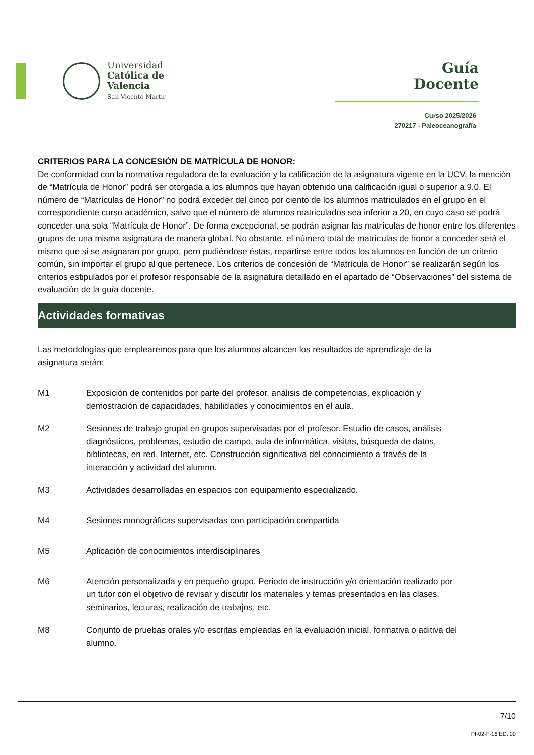Universidad
Católica de
Valencia
San Vicente Mártir
Guía
Docente
Curso 2025/2026
270217 - Paleoceanografía
CRITERIOS PARA LA CONCESIÓN DE MATRÍCULA DE HONOR:
De conformidad con la normativa reguladora de la evaluación y la calificación de la asignatura vigente en la UCV, la mención de “Matrícula de Honor” podrá ser otorgada a los alumnos que hayan obtenido una calificación igual o superior a 9.0. El número de “Matrículas de Honor” no podrá exceder del cinco por ciento de los alumnos matriculados en el grupo en el correspondiente curso académico, salvo que el número de alumnos matriculados sea inferior a 20, en cuyo caso se podrá conceder una sola “Matrícula de Honor”. De forma excepcional, se podrán asignar las matrículas de honor entre los diferentes grupos de una misma asignatura de manera global. No obstante, el número total de matrículas de honor a conceder será el mismo que si se asignaran por grupo, pero pudiéndose éstas, repartirse entre todos los alumnos en función de un criterio común, sin importar el grupo al que pertenece. Los criterios de concesión de “Matrícula de Honor” se realizarán según los criterios estipulados por el profesor responsable de la asignatura detallado en el apartado de “Observaciones” del sistema de evaluación de la guía docente.
Actividades formativas
Las metodologías que emplearemos para que los alumnos alcancen los resultados de aprendizaje de la asignatura serán:
M1 Exposición de contenidos por parte del profesor, análisis de competencias, explicación y demostración de capacidades, habilidades y conocimientos en el aula.
M2 Sesiones de trabajo grupal en grupos supervisadas por el profesor. Estudio de casos, análisis diagnósticos, problemas, estudio de campo, aula de informática, visitas, búsqueda de datos, bibliotecas, en red, Internet, etc. Construcción significativa del conocimiento a través de la interacción y actividad del alumno.
M3 Actividades desarrolladas en espacios con equipamiento especializado.
M4 Sesiones monográficas supervisadas con participación compartida
M5 Aplicación de conocimientos interdisciplinares
M6 Atención personalizada y en pequeño grupo. Periodo de instrucción y/o orientación realizado por un tutor con el objetivo de revisar y discutir los materiales y temas presentados en las clases, seminarios, lecturas, realización de trabajos, etc.
M8 Conjunto de pruebas orales y/o escritas empleadas en la evaluación inicial, formativa o aditiva del alumno.
7/10
PI-02-F-16 ED. 00